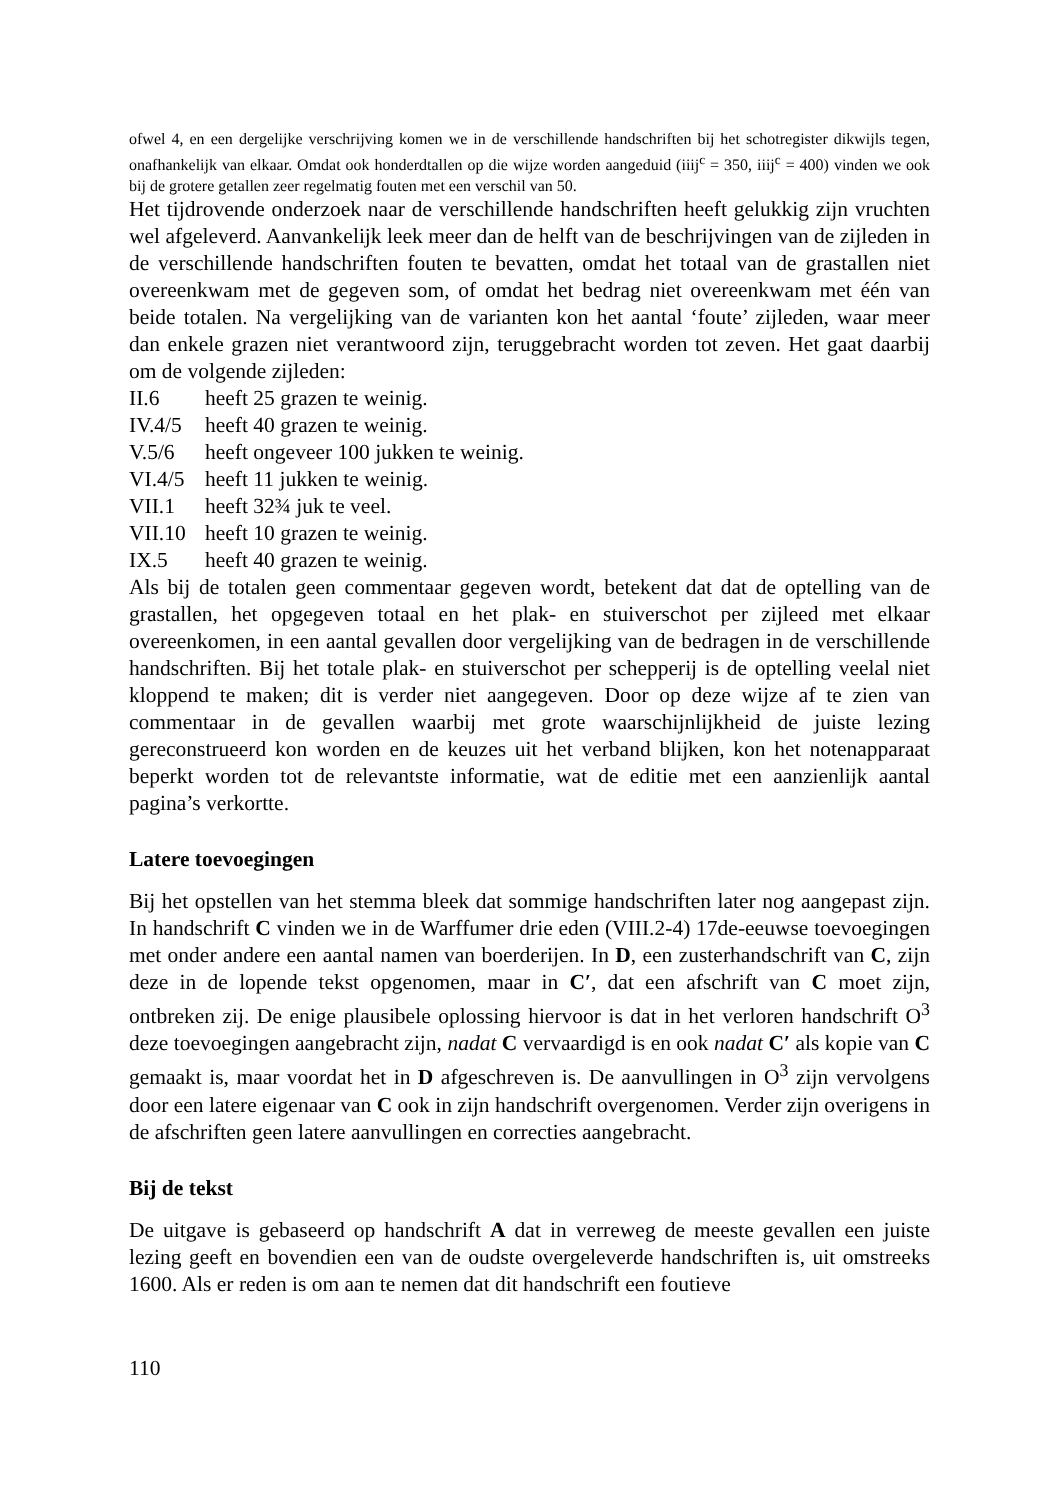ofwel 4, en een dergelijke verschrijving komen we in de verschillende handschriften bij het schotregister dikwijls tegen, onafhankelijk van elkaar. Omdat ook honderdtallen op die wijze worden aangeduid (iiij<sup>c</sup> = 350, iiij<sup>c</sup> = 400) vinden we ook bij de grotere getallen zeer regelmatig fouten met een verschil van 50.
Het tijdrovende onderzoek naar de verschillende handschriften heeft gelukkig zijn vruchten wel afgeleverd. Aanvankelijk leek meer dan de helft van de beschrijvingen van de zijleden in de verschillende handschriften fouten te bevatten, omdat het totaal van de grastallen niet overeenkwam met de gegeven som, of omdat het bedrag niet overeenkwam met één van beide totalen. Na vergelijking van de varianten kon het aantal ‘foute’ zijleden, waar meer dan enkele grazen niet verantwoord zijn, teruggebracht worden tot zeven. Het gaat daarbij om de volgende zijleden:
II.6 heeft 25 grazen te weinig.
IV.4/5 heeft 40 grazen te weinig.
V.5/6 heeft ongeveer 100 jukken te weinig.
VI.4/5 heeft 11 jukken te weinig.
VII.1 heeft 32¾ juk te veel.
VII.10 heeft 10 grazen te weinig.
IX.5 heeft 40 grazen te weinig.
Als bij de totalen geen commentaar gegeven wordt, betekent dat dat de optelling van de grastallen, het opgegeven totaal en het plak- en stuiverschot per zijleed met elkaar overeenkomen, in een aantal gevallen door vergelijking van de bedragen in de verschillende handschriften. Bij het totale plak- en stuiverschot per schepperij is de optelling veelal niet kloppend te maken; dit is verder niet aangegeven. Door op deze wijze af te zien van commentaar in de gevallen waarbij met grote waarschijnlijkheid de juiste lezing gereconstrueerd kon worden en de keuzes uit het verband blijken, kon het notenapparaat beperkt worden tot de relevantste informatie, wat de editie met een aanzienlijk aantal pagina’s verkortte.
Latere toevoegingen
Bij het opstellen van het stemma bleek dat sommige handschriften later nog aangepast zijn. In handschrift C vinden we in de Warffumer drie eden (VIII.2-4) 17de-eeuwse toevoegingen met onder andere een aantal namen van boerderijen. In D, een zusterhandschrift van C, zijn deze in de lopende tekst opgenomen, maar in C′, dat een afschrift van C moet zijn, ontbreken zij. De enige plausibele oplossing hiervoor is dat in het verloren handschrift O<sup>3</sup> deze toevoegingen aangebracht zijn, nadat C vervaardigd is en ook nadat C′ als kopie van C gemaakt is, maar voordat het in D afgeschreven is. De aanvullingen in O<sup>3</sup> zijn vervolgens door een latere eigenaar van C ook in zijn handschrift overgenomen. Verder zijn overigens in de afschriften geen latere aanvullingen en correcties aangebracht.
Bij de tekst
De uitgave is gebaseerd op handschrift A dat in verreweg de meeste gevallen een juiste lezing geeft en bovendien een van de oudste overgeleverde handschriften is, uit omstreeks 1600. Als er reden is om aan te nemen dat dit handschrift een foutieve
110